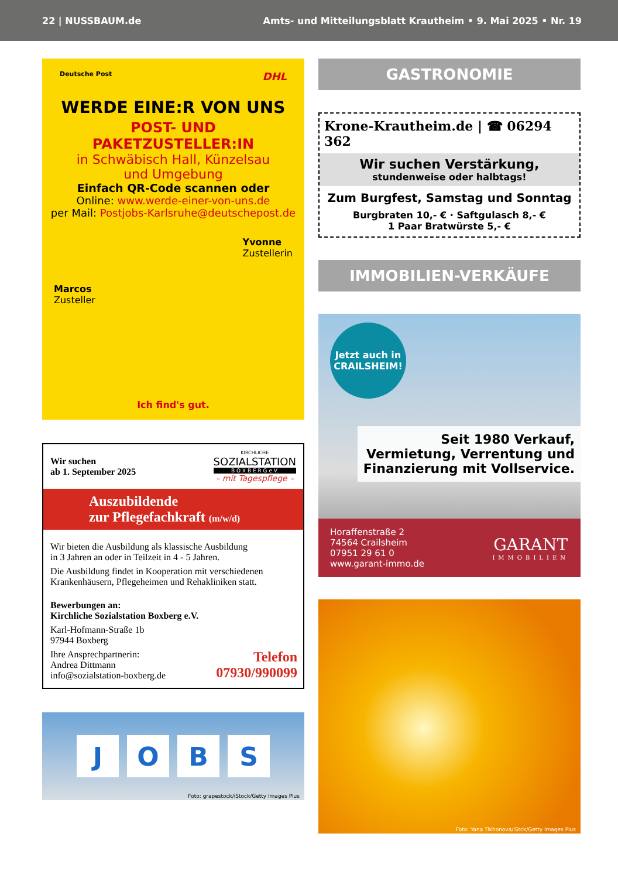22 | NUSSBAUM.de Amts- und Mitteilungsblatt Krautheim • 9. Mai 2025 • Nr. 19
Deutsche Post DHL
WERDE EINE:R VON UNS
POST- UND PAKETZUSTELLER:IN
in Schwäbisch Hall, Künzelsau
und Umgebung
Einfach QR-Code scannen oder
Online: www.werde-einer-von-uns.de
per Mail: Postjobs-Karlsruhe@deutschepost.de
Marcos
Zusteller
Yvonne
Zustellerin
Ich find's gut.
Wir suchen
ab 1. September 2025
KIRCHLICHE
SOZIALSTATION
B O X B E R G e.V.
– mit Tagespflege –
Auszubildende
zur Pflegefachkraft (m/w/d)
Wir bieten die Ausbildung als klassische Ausbildung
in 3 Jahren an oder in Teilzeit in 4 - 5 Jahren.
Die Ausbildung findet in Kooperation mit verschiedenen
Krankenhäusern, Pflegeheimen und Rehakliniken statt.
Bewerbungen an:
Kirchliche Sozialstation Boxberg e.V.
Karl-Hofmann-Straße 1b
97944 Boxberg
Ihre Ansprechpartnerin:
Andrea Dittmann
info@sozialstation-boxberg.de
Telefon
07930/990099
J O B S
Foto: grapestock/iStock/Getty Images Plus
GASTRONOMIE
Krone-Krautheim.de | ☎ 06294 362
Wir suchen Verstärkung,
stundenweise oder halbtags!
Zum Burgfest, Samstag und Sonntag
Burgbraten 10,- € · Saftgulasch 8,- €
1 Paar Bratwürste 5,- €
IMMOBILIEN-VERKÄUFE
Jetzt auch in
CRAILSHEIM!
Seit 1980 Verkauf,
Vermietung, Verrentung und
Finanzierung mit Vollservice.
Horaffenstraße 2
74564 Crailsheim
07951 29 61 0
www.garant-immo.de
GARANT
IMMOBILIEN
Foto: Yana Tikhonova/iStck/Getty Images Plus